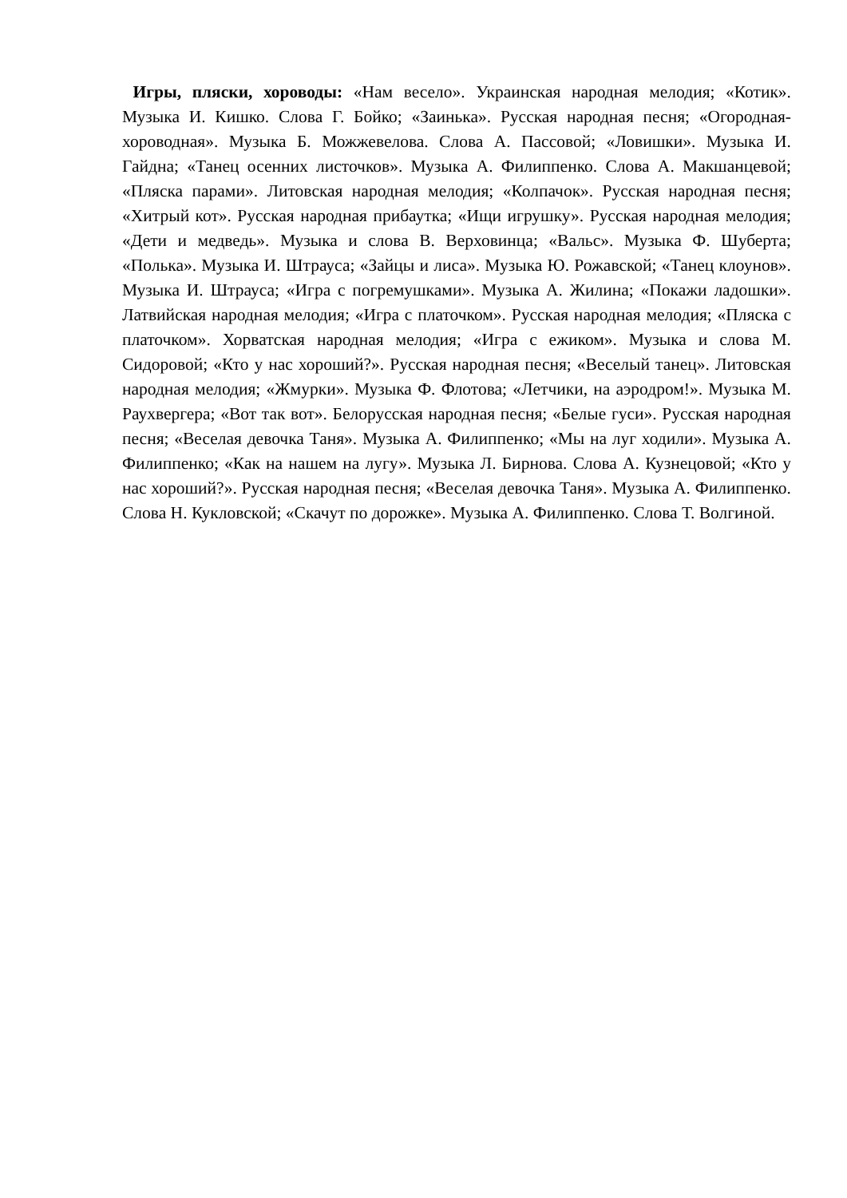Игры, пляски, хороводы: «Нам весело». Украинская народная мелодия; «Котик». Музыка И. Кишко. Слова Г. Бойко; «Заинька». Русская народная песня; «Огородная-хороводная». Музыка Б. Можжевелова. Слова А. Пассовой; «Ловишки». Музыка И. Гайдна; «Танец осенних листочков». Музыка А. Филиппенко. Слова А. Макшанцевой; «Пляска парами». Литовская народная мелодия; «Колпачок». Русская народная песня; «Хитрый кот». Русская народная прибаутка; «Ищи игрушку». Русская народная мелодия; «Дети и медведь». Музыка и слова В. Верховинца; «Вальс». Музыка Ф. Шуберта; «Полька». Музыка И. Штрауса; «Зайцы и лиса». Музыка Ю. Рожавской; «Танец клоунов». Музыка И. Штрауса; «Игра с погремушками». Музыка А. Жилина; «Покажи ладошки». Латвийская народная мелодия; «Игра с платочком». Русская народная мелодия; «Пляска с платочком». Хорватская народная мелодия; «Игра с ежиком». Музыка и слова М. Сидоровой; «Кто у нас хороший?». Русская народная песня; «Веселый танец». Литовская народная мелодия; «Жмурки». Музыка Ф. Флотова; «Летчики, на аэродром!». Музыка М. Раухвергера; «Вот так вот». Белорусская народная песня; «Белые гуси». Русская народная песня; «Веселая девочка Таня». Музыка А. Филиппенко; «Мы на луг ходили». Музыка А. Филиппенко; «Как на нашем на лугу». Музыка Л. Бирнова. Слова А. Кузнецовой; «Кто у нас хороший?». Русская народная песня; «Веселая девочка Таня». Музыка А. Филиппенко. Слова Н. Кукловской; «Скачут по дорожке». Музыка А. Филиппенко. Слова Т. Волгиной.